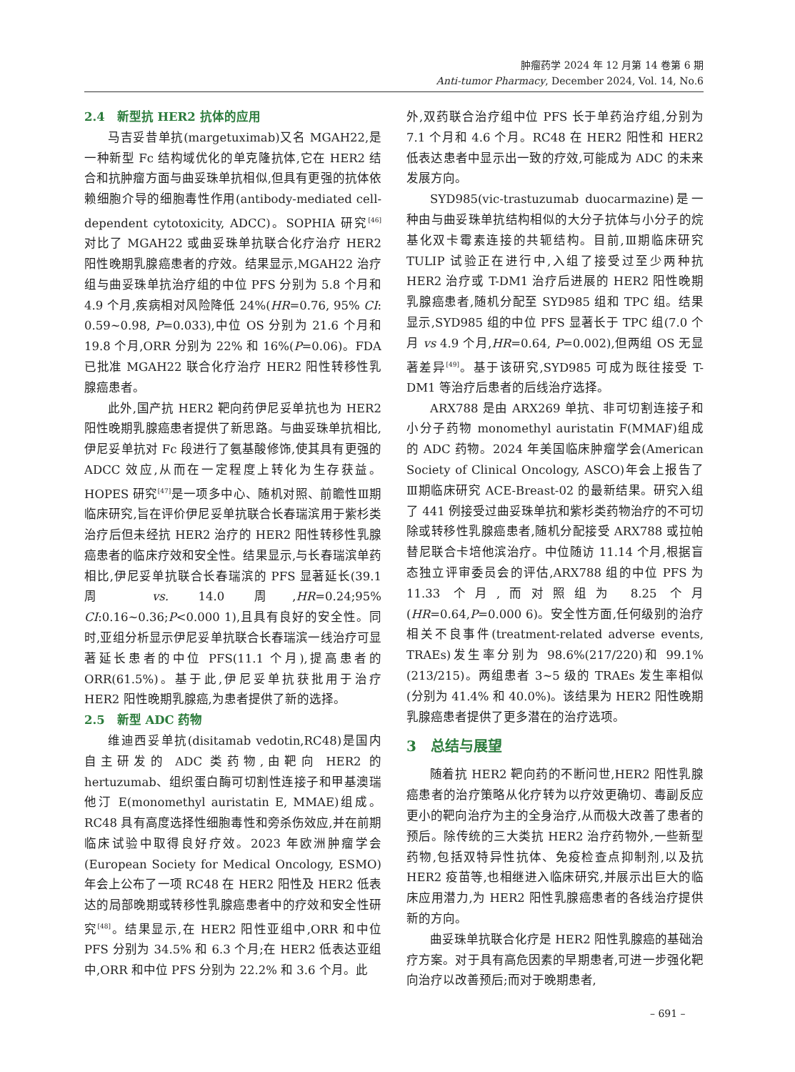肿瘤药学 2024 年 12 月第 14 卷第 6 期
Anti-tumor Pharmacy, December 2024, Vol. 14, No.6
2.4　新型抗 HER2 抗体的应用
马吉妥昔单抗(margetuximab)又名 MGAH22,是一种新型 Fc 结构域优化的单克隆抗体,它在 HER2 结合和抗肿瘤方面与曲妥珠单抗相似,但具有更强的抗体依赖细胞介导的细胞毒性作用(antibody-mediated cell-dependent cytotoxicity, ADCC)。SOPHIA 研究<sup>[46]</sup>对比了 MGAH22 或曲妥珠单抗联合化疗治疗 HER2 阳性晚期乳腺癌患者的疗效。结果显示,MGAH22 治疗组与曲妥珠单抗治疗组的中位 PFS 分别为 5.8 个月和 4.9 个月,疾病相对风险降低 24%(HR=0.76, 95% CI: 0.59~0.98, P=0.033),中位 OS 分别为 21.6 个月和 19.8 个月,ORR 分别为 22% 和 16%(P=0.06)。FDA 已批准 MGAH22 联合化疗治疗 HER2 阳性转移性乳腺癌患者。
此外,国产抗 HER2 靶向药伊尼妥单抗也为 HER2 阳性晚期乳腺癌患者提供了新思路。与曲妥珠单抗相比,伊尼妥单抗对 Fc 段进行了氨基酸修饰,使其具有更强的 ADCC 效应,从而在一定程度上转化为生存获益。HOPES 研究<sup>[47]</sup>是一项多中心、随机对照、前瞻性Ⅲ期临床研究,旨在评价伊尼妥单抗联合长春瑞滨用于紫杉类治疗后但未经抗 HER2 治疗的 HER2 阳性转移性乳腺癌患者的临床疗效和安全性。结果显示,与长春瑞滨单药相比,伊尼妥单抗联合长春瑞滨的 PFS 显著延长(39.1 周 vs. 14.0 周,HR=0.24;95% CI:0.16~0.36;P<0.000 1),且具有良好的安全性。同时,亚组分析显示伊尼妥单抗联合长春瑞滨一线治疗可显著延长患者的中位 PFS(11.1 个月),提高患者的 ORR(61.5%)。基于此,伊尼妥单抗获批用于治疗 HER2 阳性晚期乳腺癌,为患者提供了新的选择。
2.5　新型 ADC 药物
维迪西妥单抗(disitamab vedotin,RC48)是国内自主研发的 ADC 类药物,由靶向 HER2 的 hertuzumab、组织蛋白酶可切割性连接子和甲基澳瑞他汀 E(monomethyl auristatin E, MMAE)组成。RC48 具有高度选择性细胞毒性和旁杀伤效应,并在前期临床试验中取得良好疗效。2023 年欧洲肿瘤学会(European Society for Medical Oncology, ESMO)年会上公布了一项 RC48 在 HER2 阳性及 HER2 低表达的局部晚期或转移性乳腺癌患者中的疗效和安全性研究<sup>[48]</sup>。结果显示,在 HER2 阳性亚组中,ORR 和中位 PFS 分别为 34.5% 和 6.3 个月;在 HER2 低表达亚组中,ORR 和中位 PFS 分别为 22.2% 和 3.6 个月。此
外,双药联合治疗组中位 PFS 长于单药治疗组,分别为 7.1 个月和 4.6 个月。RC48 在 HER2 阳性和 HER2 低表达患者中显示出一致的疗效,可能成为 ADC 的未来发展方向。
SYD985(vic-trastuzumab duocarmazine)是一种由与曲妥珠单抗结构相似的大分子抗体与小分子的烷基化双卡霉素连接的共轭结构。目前,Ⅲ期临床研究 TULIP 试验正在进行中,入组了接受过至少两种抗 HER2 治疗或 T-DM1 治疗后进展的 HER2 阳性晚期乳腺癌患者,随机分配至 SYD985 组和 TPC 组。结果显示,SYD985 组的中位 PFS 显著长于 TPC 组(7.0 个月 vs 4.9 个月,HR=0.64, P=0.002),但两组 OS 无显著差异<sup>[49]</sup>。基于该研究,SYD985 可成为既往接受 T-DM1 等治疗后患者的后线治疗选择。
ARX788 是由 ARX269 单抗、非可切割连接子和小分子药物 monomethyl auristatin F(MMAF)组成的 ADC 药物。2024 年美国临床肿瘤学会(American Society of Clinical Oncology, ASCO)年会上报告了Ⅲ期临床研究 ACE-Breast-02 的最新结果。研究入组了 441 例接受过曲妥珠单抗和紫杉类药物治疗的不可切除或转移性乳腺癌患者,随机分配接受 ARX788 或拉帕替尼联合卡培他滨治疗。中位随访 11.14 个月,根据盲态独立评审委员会的评估,ARX788 组的中位 PFS 为 11.33 个月,而对照组为 8.25 个月(HR=0.64,P=0.000 6)。安全性方面,任何级别的治疗相关不良事件(treatment-related adverse events, TRAEs)发生率分别为 98.6%(217/220)和 99.1%(213/215)。两组患者 3~5 级的 TRAEs 发生率相似(分别为 41.4% 和 40.0%)。该结果为 HER2 阳性晚期乳腺癌患者提供了更多潜在的治疗选项。
3　总结与展望
随着抗 HER2 靶向药的不断问世,HER2 阳性乳腺癌患者的治疗策略从化疗转为以疗效更确切、毒副反应更小的靶向治疗为主的全身治疗,从而极大改善了患者的预后。除传统的三大类抗 HER2 治疗药物外,一些新型药物,包括双特异性抗体、免疫检查点抑制剂,以及抗 HER2 疫苗等,也相继进入临床研究,并展示出巨大的临床应用潜力,为 HER2 阳性乳腺癌患者的各线治疗提供新的方向。
曲妥珠单抗联合化疗是 HER2 阳性乳腺癌的基础治疗方案。对于具有高危因素的早期患者,可进一步强化靶向治疗以改善预后;而对于晚期患者,
– 691 –